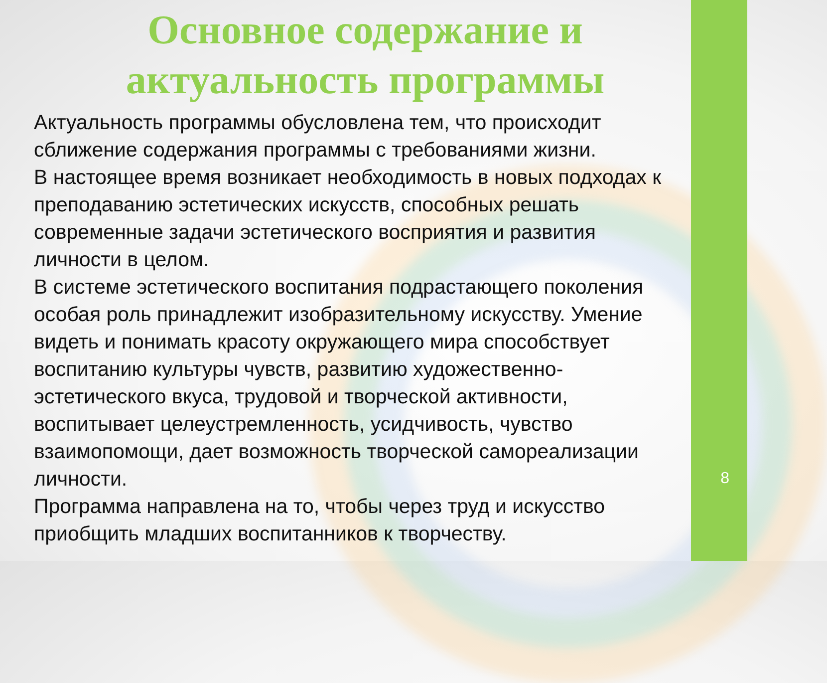Основное содержание и
актуальность программы
Актуальность программы обусловлена тем, что происходит сближение содержания программы с требованиями жизни.
В настоящее время возникает необходимость в новых подходах к преподаванию эстетических искусств, способных решать современные задачи эстетического восприятия и развития личности в целом.
В системе эстетического воспитания подрастающего поколения особая роль принадлежит изобразительному искусству. Умение видеть и понимать красоту окружающего мира способствует воспитанию культуры чувств, развитию художественно-эстетического вкуса, трудовой и творческой активности, воспитывает целеустремленность, усидчивость, чувство взаимопомощи, дает возможность творческой самореализации личности.
Программа направлена на то, чтобы через труд и искусство приобщить младших воспитанников к творчеству.
8